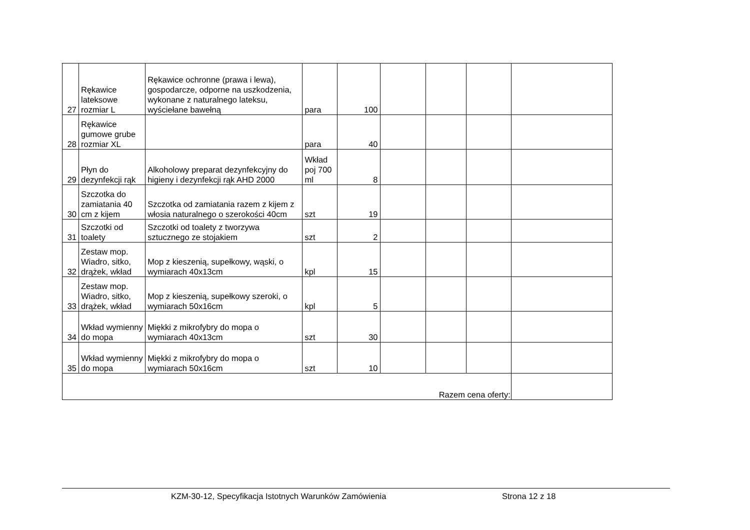| 27 | Rękawice lateksowe rozmiar L | Rękawice ochronne (prawa i lewa), gospodarcze, odporne na uszkodzenia, wykonane z naturalnego lateksu, wyściełane bawełną | para | 100 | | | | |
| 28 | Rękawice gumowe grube rozmiar XL | | para | 40 | | | | |
| 29 | Płyn do dezynfekcji rąk | Alkoholowy preparat dezynfekcyjny do higieny i dezynfekcji rąk AHD 2000 | Wkład poj 700 ml | 8 | | | | |
| 30 | Szczotka do zamiatania 40 cm z kijem | Szczotka od zamiatania razem z kijem z włosia naturalnego o szerokości 40cm | szt | 19 | | | | |
| 31 | Szczotki od toalety | Szczotki od toalety z tworzywa sztucznego ze stojakiem | szt | 2 | | | | |
| 32 | Zestaw mop. Wiadro, sitko, drążek, wkład | Mop z kieszenią, supełkowy, wąski, o wymiarach 40x13cm | kpl | 15 | | | | |
| 33 | Zestaw mop. Wiadro, sitko, drążek, wkład | Mop z kieszenią, supełkowy szeroki, o wymiarach 50x16cm | kpl | 5 | | | | |
| 34 | Wkład wymienny do mopa | Miękki z mikrofybry do mopa o wymiarach 40x13cm | szt | 30 | | | | |
| 35 | Wkład wymienny do mopa | Miękki z mikrofybry do mopa o wymiarach 50x16cm | szt | 10 | | | | |
| Razem cena oferty: | | | | | | | | |
KZM-30-12, Specyfikacja Istotnych Warunków Zamówienia Strona 12 z 18